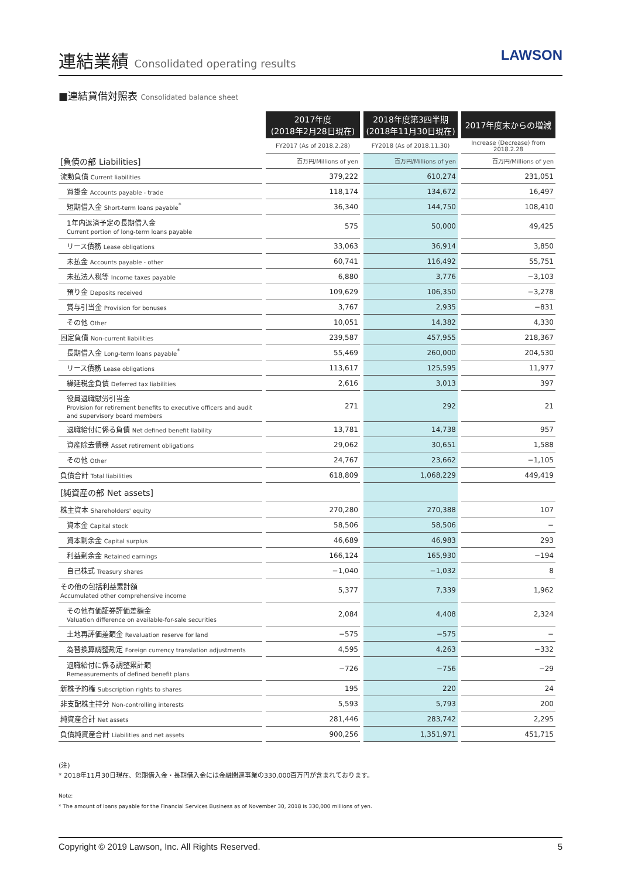連結業績 Consolidated operating results
LAWSON
■連結貸借対照表 Consolidated balance sheet
| | 2017年度 (2018年2月28日現在) | 2018年度第3四半期 (2018年11月30日現在) | 2017年度末からの増減 |
| | FY2017 (As of 2018.2.28) | FY2018 (As of 2018.11.30) | Increase (Decrease) from 2018.2.28 |
| [負債の部 Liabilities] | 百万円/Millions of yen | 百万円/Millions of yen | 百万円/Millions of yen |
| 流動負債 Current liabilities | 379,222 | 610,274 | 231,051 |
| 買掛金 Accounts payable - trade | 118,174 | 134,672 | 16,497 |
| 短期借入金 Short-term loans payable<sup>*</sup> | 36,340 | 144,750 | 108,410 |
| 1年内返済予定の長期借入金 Current portion of long-term loans payable | 575 | 50,000 | 49,425 |
| リース債務 Lease obligations | 33,063 | 36,914 | 3,850 |
| 未払金 Accounts payable - other | 60,741 | 116,492 | 55,751 |
| 未払法人税等 Income taxes payable | 6,880 | 3,776 | −3,103 |
| 預り金 Deposits received | 109,629 | 106,350 | −3,278 |
| 賞与引当金 Provision for bonuses | 3,767 | 2,935 | −831 |
| その他 Other | 10,051 | 14,382 | 4,330 |
| 固定負債 Non-current liabilities | 239,587 | 457,955 | 218,367 |
| 長期借入金 Long-term loans payable<sup>*</sup> | 55,469 | 260,000 | 204,530 |
| リース債務 Lease obligations | 113,617 | 125,595 | 11,977 |
| 繰延税金負債 Deferred tax liabilities | 2,616 | 3,013 | 397 |
| 役員退職慰労引当金 Provision for retirement benefits to executive officers and audit and supervisory board members | 271 | 292 | 21 |
| 退職給付に係る負債 Net defined benefit liability | 13,781 | 14,738 | 957 |
| 資産除去債務 Asset retirement obligations | 29,062 | 30,651 | 1,588 |
| その他 Other | 24,767 | 23,662 | −1,105 |
| 負債合計 Total liabilities | 618,809 | 1,068,229 | 449,419 |
| [純資産の部 Net assets] | | | |
| 株主資本 Shareholders' equity | 270,280 | 270,388 | 107 |
| 資本金 Capital stock | 58,506 | 58,506 | − |
| 資本剰余金 Capital surplus | 46,689 | 46,983 | 293 |
| 利益剰余金 Retained earnings | 166,124 | 165,930 | −194 |
| 自己株式 Treasury shares | −1,040 | −1,032 | 8 |
| その他の包括利益累計額 Accumulated other comprehensive income | 5,377 | 7,339 | 1,962 |
| その他有価証券評価差額金 Valuation difference on available-for-sale securities | 2,084 | 4,408 | 2,324 |
| 土地再評価差額金 Revaluation reserve for land | −575 | −575 | − |
| 為替換算調整勘定 Foreign currency translation adjustments | 4,595 | 4,263 | −332 |
| 退職給付に係る調整累計額 Remeasurements of defined benefit plans | −726 | −756 | −29 |
| 新株予約権 Subscription rights to shares | 195 | 220 | 24 |
| 非支配株主持分 Non-controlling interests | 5,593 | 5,793 | 200 |
| 純資産合計 Net assets | 281,446 | 283,742 | 2,295 |
| 負債純資産合計 Liabilities and net assets | 900,256 | 1,351,971 | 451,715 |
(注)
* 2018年11月30日現在、短期借入金・長期借入金には金融関連事業の330,000百万円が含まれております。
Note:
* The amount of loans payable for the Financial Services Business as of November 30, 2018 is 330,000 millions of yen.
Copyright © 2019 Lawson, Inc. All Rights Reserved. 5